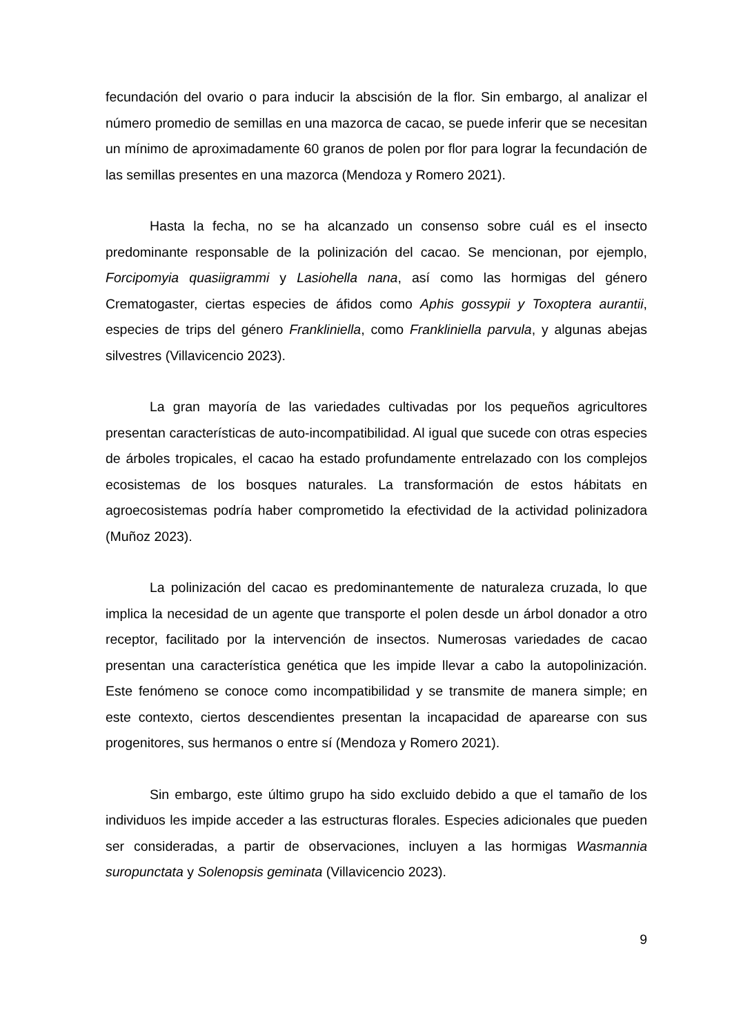fecundación del ovario o para inducir la abscisión de la flor. Sin embargo, al analizar el número promedio de semillas en una mazorca de cacao, se puede inferir que se necesitan un mínimo de aproximadamente 60 granos de polen por flor para lograr la fecundación de las semillas presentes en una mazorca (Mendoza y Romero 2021).
Hasta la fecha, no se ha alcanzado un consenso sobre cuál es el insecto predominante responsable de la polinización del cacao. Se mencionan, por ejemplo, Forcipomyia quasiigrammi y Lasiohella nana, así como las hormigas del género Crematogaster, ciertas especies de áfidos como Aphis gossypii y Toxoptera aurantii, especies de trips del género Frankliniella, como Frankliniella parvula, y algunas abejas silvestres (Villavicencio 2023).
La gran mayoría de las variedades cultivadas por los pequeños agricultores presentan características de auto-incompatibilidad. Al igual que sucede con otras especies de árboles tropicales, el cacao ha estado profundamente entrelazado con los complejos ecosistemas de los bosques naturales. La transformación de estos hábitats en agroecosistemas podría haber comprometido la efectividad de la actividad polinizadora (Muñoz 2023).
La polinización del cacao es predominantemente de naturaleza cruzada, lo que implica la necesidad de un agente que transporte el polen desde un árbol donador a otro receptor, facilitado por la intervención de insectos. Numerosas variedades de cacao presentan una característica genética que les impide llevar a cabo la autopolinización. Este fenómeno se conoce como incompatibilidad y se transmite de manera simple; en este contexto, ciertos descendientes presentan la incapacidad de aparearse con sus progenitores, sus hermanos o entre sí (Mendoza y Romero 2021).
Sin embargo, este último grupo ha sido excluido debido a que el tamaño de los individuos les impide acceder a las estructuras florales. Especies adicionales que pueden ser consideradas, a partir de observaciones, incluyen a las hormigas Wasmannia suropunctata y Solenopsis geminata (Villavicencio 2023).
9